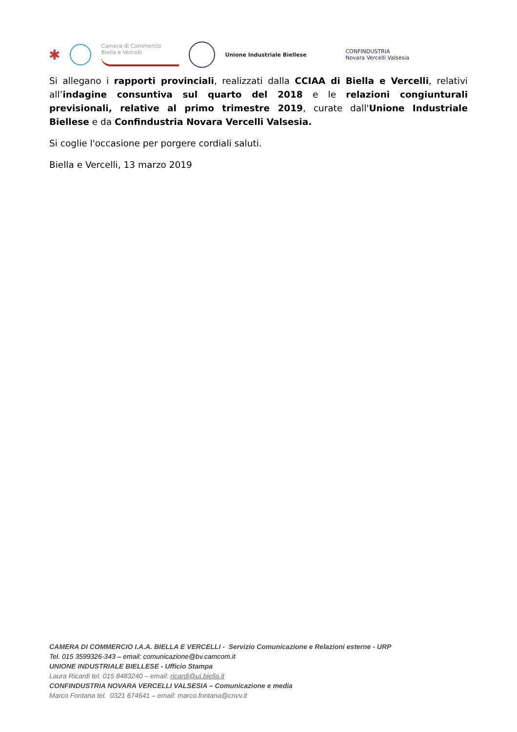✱
Camera di Commercio
Biella e Vercelli
Unione Industriale Biellese
CONFINDUSTRIA
Novara Vercelli Valsesia
Si allegano i rapporti provinciali, realizzati dalla CCIAA di Biella e Vercelli, relativi all’indagine consuntiva sul quarto del 2018 e le relazioni congiunturali previsionali, relative al primo trimestre 2019, curate dall'Unione Industriale Biellese e da Confindustria Novara Vercelli Valsesia.
Si coglie l'occasione per porgere cordiali saluti.
Biella e Vercelli, 13 marzo 2019
CAMERA DI COMMERCIO I.A.A. BIELLA E VERCELLI - Servizio Comunicazione e Relazioni esterne - URP
Tel. 015 3599326-343 – email: comunicazione@bv.camcom.it
UNIONE INDUSTRIALE BIELLESE - Ufficio Stampa
Laura Ricardi tel. 015 8483240 – email: ricardi@ui.biella.it
CONFINDUSTRIA NOVARA VERCELLI VALSESIA – Comunicazione e media
Marco Fontana tel. 0321 674641 – email: marco.fontana@cnvv.it